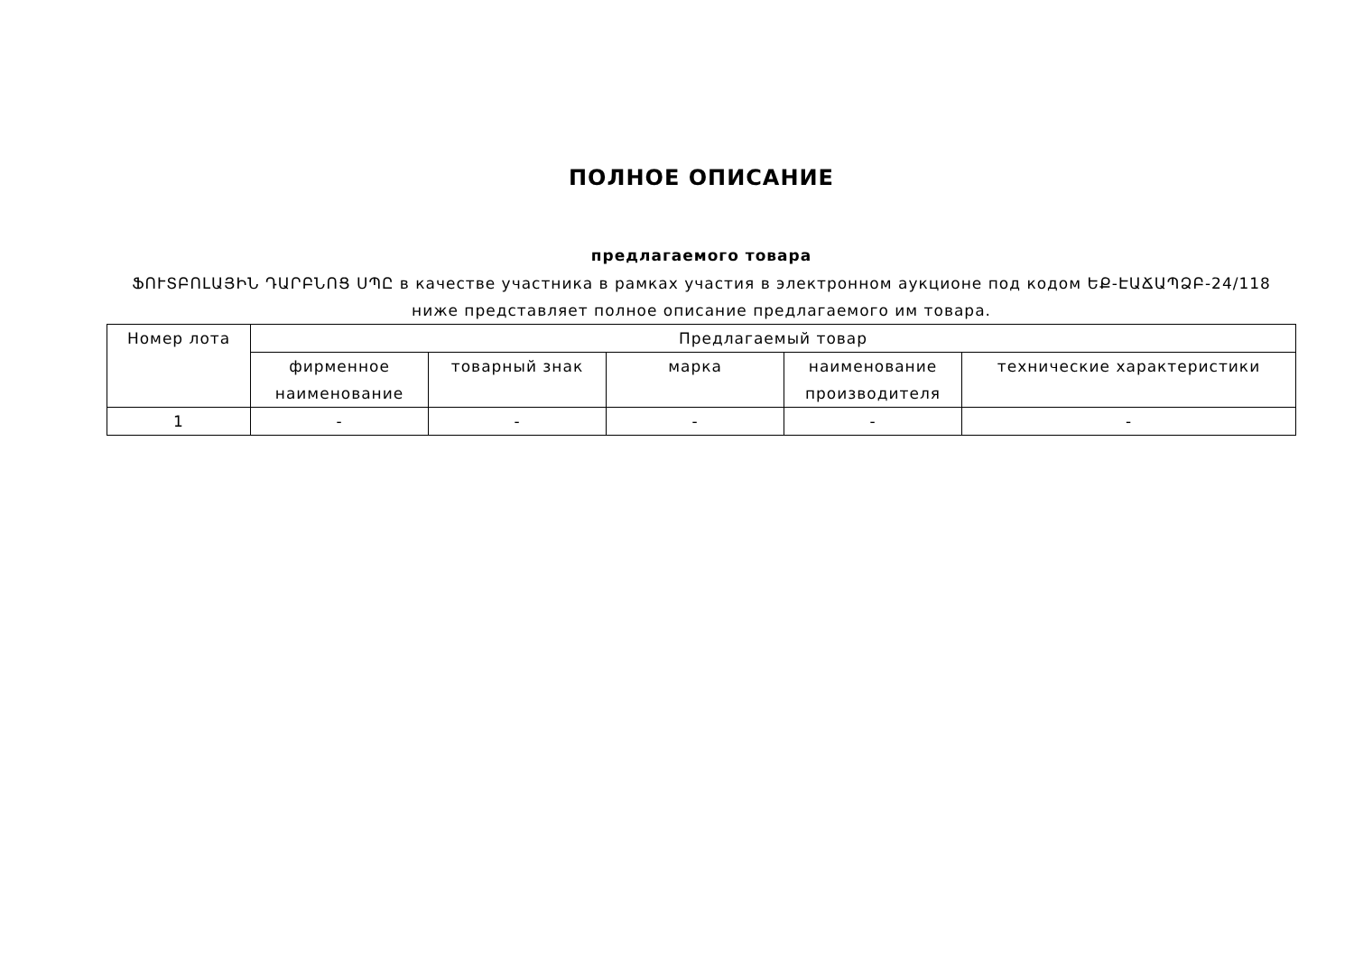ПОЛНОЕ ОПИСАНИЕ
предлагаемого товара
ՖՈՒՏԲՈԼԱՅԻՆ ԴԱՐԲՆՈՑ ՍՊԸ в качестве участника в рамках участия в электронном аукционе под кодом ԵՔ-ԷԱՃԱՊՁԲ-24/118 ниже представляет полное описание предлагаемого им товара.
| Номер лота | Предлагаемый товар | | | | |
| --- | --- | --- | --- | --- | --- |
| | фирменное наименование | товарный знак | марка | наименование производителя | технические характеристики |
| 1 | - | - | - | - | - |